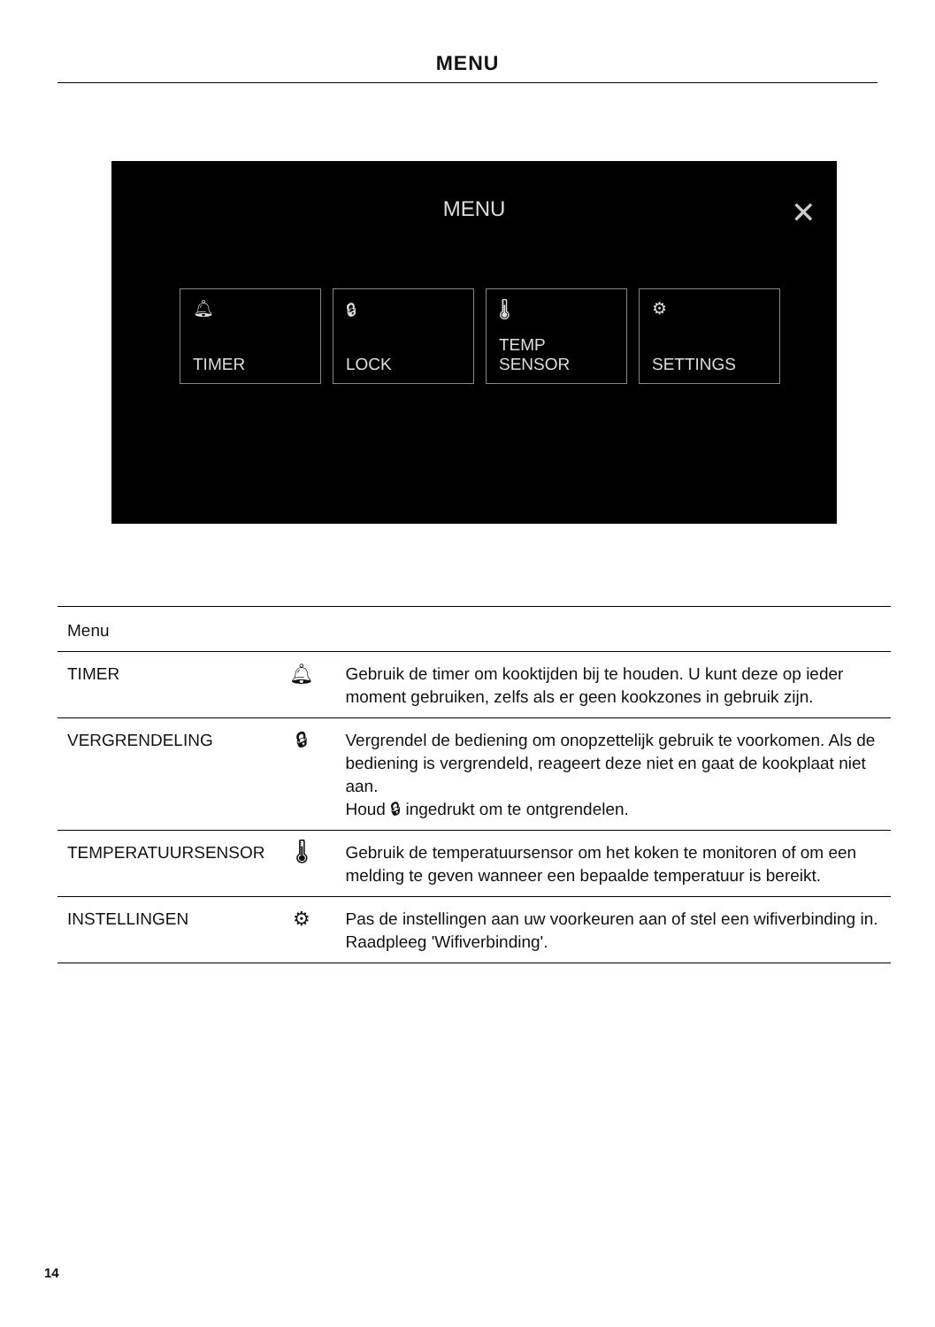MENU
MENU
✕
🔔︎
TIMER
🔒︎
LOCK
🌡︎
TEMP
SENSOR
⚙︎
SETTINGS
| Menu | | |
| --- | --- | --- |
| TIMER | 🔔︎ | Gebruik de timer om kooktijden bij te houden. U kunt deze op ieder moment gebruiken, zelfs als er geen kookzones in gebruik zijn. |
| VERGRENDELING | 🔒︎ | Vergrendel de bediening om onopzettelijk gebruik te voorkomen. Als de bediening is vergrendeld, reageert deze niet en gaat de kookplaat niet aan. Houd 🔒︎ ingedrukt om te ontgrendelen. |
| TEMPERATUURSENSOR | 🌡︎ | Gebruik de temperatuursensor om het koken te monitoren of om een melding te geven wanneer een bepaalde temperatuur is bereikt. |
| INSTELLINGEN | ⚙︎ | Pas de instellingen aan uw voorkeuren aan of stel een wifiverbinding in. Raadpleeg 'Wifiverbinding'. |
14